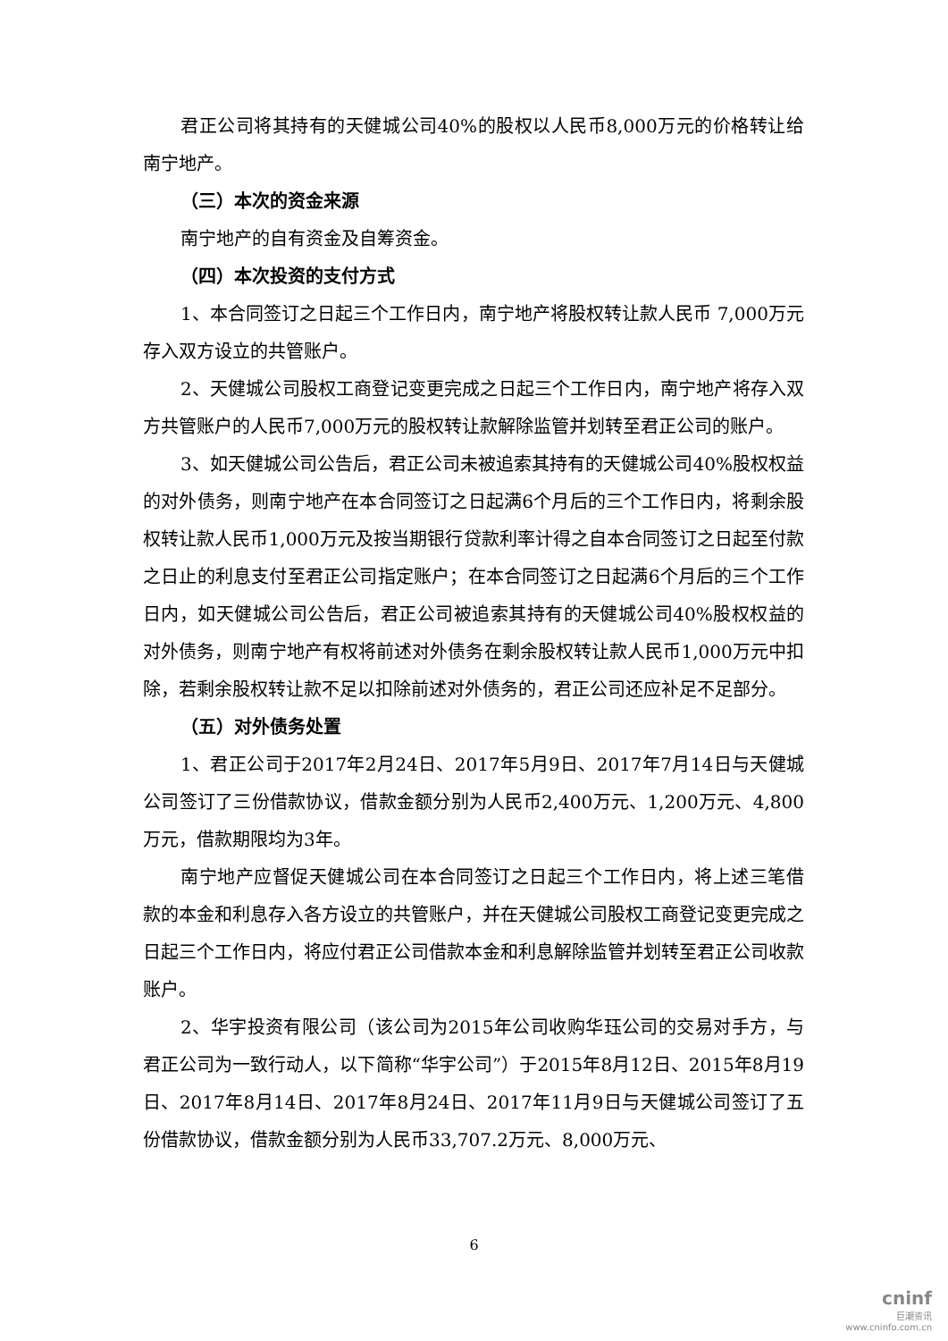君正公司将其持有的天健城公司40%的股权以人民币8,000万元的价格转让给南宁地产。
（三）本次的资金来源
南宁地产的自有资金及自筹资金。
（四）本次投资的支付方式
1、本合同签订之日起三个工作日内，南宁地产将股权转让款人民币 7,000万元存入双方设立的共管账户。
2、天健城公司股权工商登记变更完成之日起三个工作日内，南宁地产将存入双方共管账户的人民币7,000万元的股权转让款解除监管并划转至君正公司的账户。
3、如天健城公司公告后，君正公司未被追索其持有的天健城公司40%股权权益的对外债务，则南宁地产在本合同签订之日起满6个月后的三个工作日内，将剩余股权转让款人民币1,000万元及按当期银行贷款利率计得之自本合同签订之日起至付款之日止的利息支付至君正公司指定账户；在本合同签订之日起满6个月后的三个工作日内，如天健城公司公告后，君正公司被追索其持有的天健城公司40%股权权益的对外债务，则南宁地产有权将前述对外债务在剩余股权转让款人民币1,000万元中扣除，若剩余股权转让款不足以扣除前述对外债务的，君正公司还应补足不足部分。
（五）对外债务处置
1、君正公司于2017年2月24日、2017年5月9日、2017年7月14日与天健城公司签订了三份借款协议，借款金额分别为人民币2,400万元、1,200万元、4,800万元，借款期限均为3年。
南宁地产应督促天健城公司在本合同签订之日起三个工作日内，将上述三笔借款的本金和利息存入各方设立的共管账户，并在天健城公司股权工商登记变更完成之日起三个工作日内，将应付君正公司借款本金和利息解除监管并划转至君正公司收款账户。
2、华宇投资有限公司（该公司为2015年公司收购华珏公司的交易对手方，与君正公司为一致行动人，以下简称“华宇公司”）于2015年8月12日、2015年8月19日、2017年8月14日、2017年8月24日、2017年11月9日与天健城公司签订了五份借款协议，借款金额分别为人民币33,707.2万元、8,000万元、
6
cninf
巨潮资讯
www.cninfo.com.cn